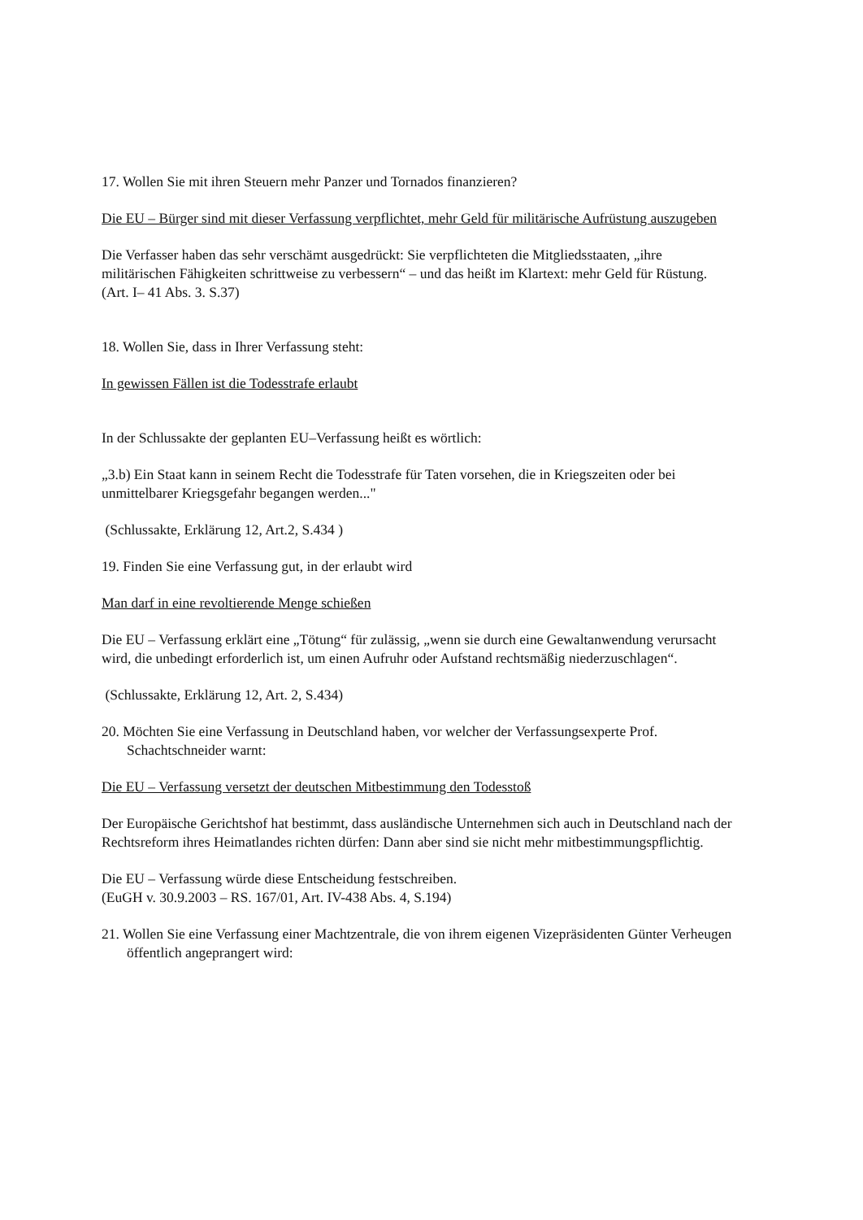17. Wollen Sie mit ihren Steuern mehr Panzer und Tornados finanzieren?
Die EU – Bürger sind mit dieser Verfassung verpflichtet, mehr Geld für militärische Aufrüstung auszugeben
Die Verfasser haben das sehr verschämt ausgedrückt: Sie verpflichteten die Mitgliedsstaaten, „ihre militärischen Fähigkeiten schrittweise zu verbessern“ – und das heißt im Klartext: mehr Geld für Rüstung.
(Art. I– 41 Abs. 3. S.37)
18. Wollen Sie, dass in Ihrer Verfassung steht:
In gewissen Fällen ist die Todesstrafe erlaubt
In der Schlussakte der geplanten EU–Verfassung heißt es wörtlich:
„3.b) Ein Staat kann in seinem Recht die Todesstrafe für Taten vorsehen, die in Kriegszeiten oder bei unmittelbarer Kriegsgefahr begangen werden..."
(Schlussakte, Erklärung 12, Art.2, S.434 )
19. Finden Sie eine Verfassung gut, in der erlaubt wird
Man darf in eine revoltierende Menge schießen
Die EU – Verfassung erklärt eine „Tötung“ für zulässig, „wenn sie durch eine Gewaltanwendung verursacht wird, die unbedingt erforderlich ist, um einen Aufruhr oder Aufstand rechtsmäßig niederzuschlagen“.
(Schlussakte, Erklärung 12, Art. 2, S.434)
20. Möchten Sie eine Verfassung in Deutschland haben, vor welcher der Verfassungsexperte Prof. Schachtschneider warnt:
Die EU – Verfassung versetzt der deutschen Mitbestimmung den Todesstoß
Der Europäische Gerichtshof hat bestimmt, dass ausländische Unternehmen sich auch in Deutschland nach der Rechtsreform ihres Heimatlandes richten dürfen: Dann aber sind sie nicht mehr mitbestimmungspflichtig.
Die EU – Verfassung würde diese Entscheidung festschreiben.
(EuGH v. 30.9.2003 – RS. 167/01, Art. IV-438 Abs. 4, S.194)
21. Wollen Sie eine Verfassung einer Machtzentrale, die von ihrem eigenen Vizepräsidenten Günter Verheugen öffentlich angeprangert wird: